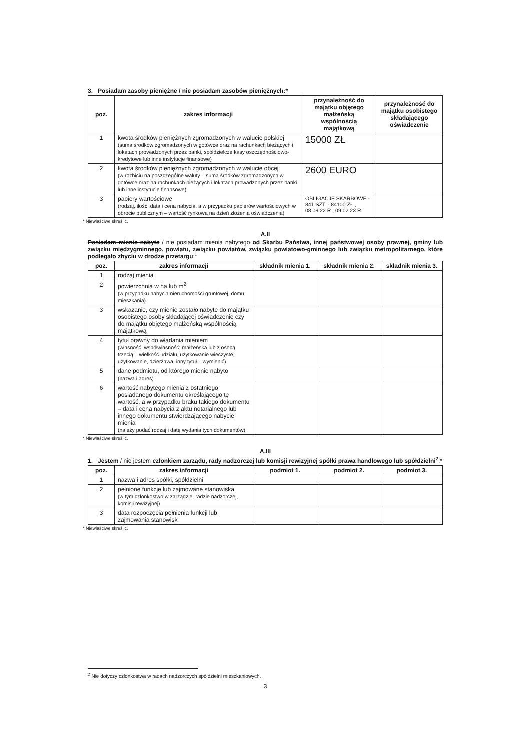3. Posiadam zasoby pieniężne / nie posiadam zasobów pieniężnych:*
| poz. | zakres informacji | przynależność do majątku objętego małżeńską wspólnością majątkową | przynależność do majątku osobistego składającego oświadczenie |
| --- | --- | --- | --- |
| 1 | kwota środków pieniężnych zgromadzonych w walucie polskiej (suma środków zgromadzonych w gotówce oraz na rachunkach bieżących i lokatach prowadzonych przez banki, spółdzielcze kasy oszczędnościowo-kredytowe lub inne instytucje finansowe) | 15000 ZŁ | |
| 2 | kwota środków pieniężnych zgromadzonych w walucie obcej (w rozbiciu na poszczególne waluty – suma środków zgromadzonych w gotówce oraz na rachunkach bieżących i lokatach prowadzonych przez banki lub inne instytucje finansowe) | 2600 EURO | |
| 3 | papiery wartościowe (rodzaj, ilość, data i cena nabycia, a w przypadku papierów wartościowych w obrocie publicznym – wartość rynkowa na dzień złożenia oświadczenia) | OBLIGACJE SKARBOWE - 841 SZT. - 84100 ZŁ., 08.09.22 R., 09.02.23 R. | |
* Niewłaściwe skreślić.
A.II
Posiadam mienie nabyte / nie posiadam mienia nabytego od Skarbu Państwa, innej państwowej osoby prawnej, gminy lub związku międzygminnego, powiatu, związku powiatów, związku powiatowo-gminnego lub związku metropolitarnego, które podlegało zbyciu w drodze przetargu:*
| poz. | zakres informacji | składnik mienia 1. | składnik mienia 2. | składnik mienia 3. |
| --- | --- | --- | --- | --- |
| 1 | rodzaj mienia | | | |
| 2 | powierzchnia w ha lub m<sup>2</sup> (w przypadku nabycia nieruchomości gruntowej, domu, mieszkania) | | | |
| 3 | wskazanie, czy mienie zostało nabyte do majątku osobistego osoby składającej oświadczenie czy do majątku objętego małżeńską wspólnością majątkową | | | |
| 4 | tytuł prawny do władania mieniem (własność, współwłasność: małżeńska lub z osobą trzecią – wielkość udziału, użytkowanie wieczyste, użytkowanie, dzierżawa, inny tytuł – wymienić) | | | |
| 5 | dane podmiotu, od którego mienie nabyto (nazwa i adres) | | | |
| 6 | wartość nabytego mienia z ostatniego posiadanego dokumentu określającego tę wartość, a w przypadku braku takiego dokumentu – data i cena nabycia z aktu notarialnego lub innego dokumentu stwierdzającego nabycie mienia (należy podać rodzaj i datę wydania tych dokumentów) | | | |
* Niewłaściwe skreślić.
A.III
1. Jestem / nie jestem członkiem zarządu, rady nadzorczej lub komisji rewizyjnej spółki prawa handlowego lub spółdzielni<sup>2</sup>:*
| poz. | zakres informacji | podmiot 1. | podmiot 2. | podmiot 3. |
| --- | --- | --- | --- | --- |
| 1 | nazwa i adres spółki, spółdzielni | | | |
| 2 | pełnione funkcje lub zajmowane stanowiska (w tym członkostwo w zarządzie, radzie nadzorczej, komisji rewizyjnej) | | | |
| 3 | data rozpoczęcia pełnienia funkcji lub zajmowania stanowisk | | | |
* Niewłaściwe skreślić.
<sup>2</sup> Nie dotyczy członkostwa w radach nadzorczych spółdzielni mieszkaniowych.
3